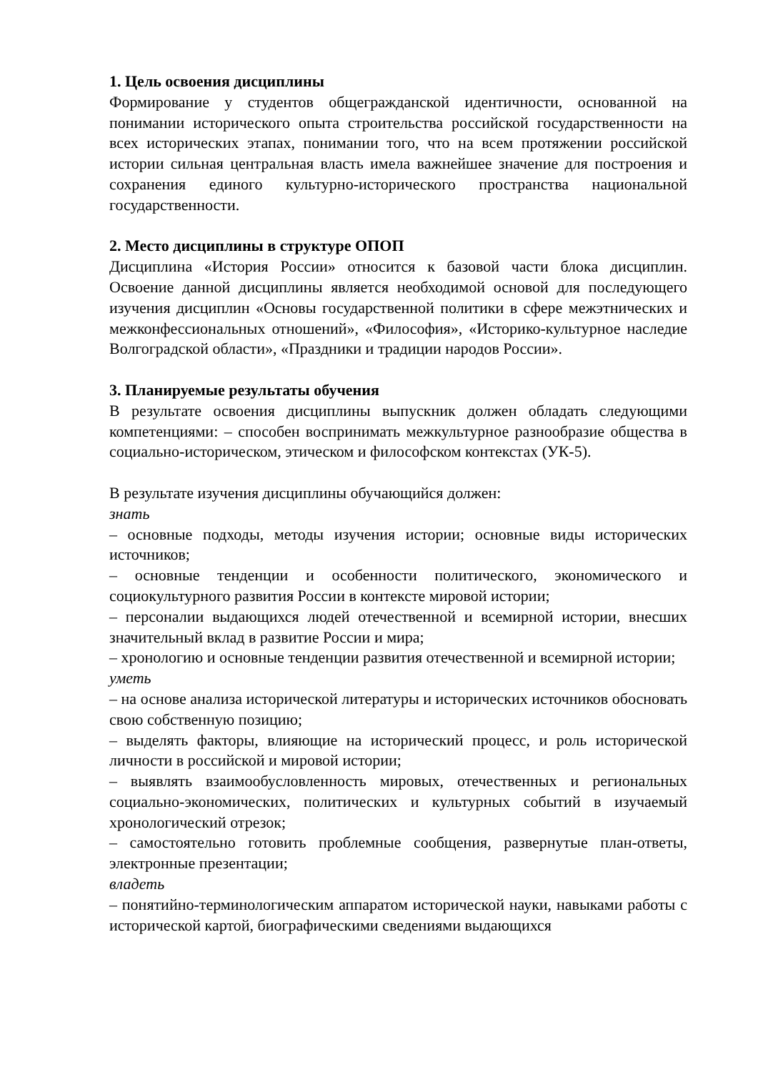1. Цель освоения дисциплины
Формирование у студентов общегражданской идентичности, основанной на понимании исторического опыта строительства российской государственности на всех исторических этапах, понимании того, что на всем протяжении российской истории сильная центральная власть имела важнейшее значение для построения и сохранения единого культурно-исторического пространства национальной государственности.
2. Место дисциплины в структуре ОПОП
Дисциплина «История России» относится к базовой части блока дисциплин. Освоение данной дисциплины является необходимой основой для последующего изучения дисциплин «Основы государственной политики в сфере межэтнических и межконфессиональных отношений», «Философия», «Историко-культурное наследие Волгоградской области», «Праздники и традиции народов России».
3. Планируемые результаты обучения
В результате освоения дисциплины выпускник должен обладать следующими компетенциями: – способен воспринимать межкультурное разнообразие общества в социально-историческом, этическом и философском контекстах (УК-5).
В результате изучения дисциплины обучающийся должен:
знать
– основные подходы, методы изучения истории; основные виды исторических источников;
– основные тенденции и особенности политического, экономического и социокультурного развития России в контексте мировой истории;
– персоналии выдающихся людей отечественной и всемирной истории, внесших значительный вклад в развитие России и мира;
– хронологию и основные тенденции развития отечественной и всемирной истории;
уметь
– на основе анализа исторической литературы и исторических источников обосновать свою собственную позицию;
– выделять факторы, влияющие на исторический процесс, и роль исторической личности в российской и мировой истории;
– выявлять взаимообусловленность мировых, отечественных и региональных социально-экономических, политических и культурных событий в изучаемый хронологический отрезок;
– самостоятельно готовить проблемные сообщения, развернутые план-ответы, электронные презентации;
владеть
– понятийно-терминологическим аппаратом исторической науки, навыками работы с исторической картой, биографическими сведениями выдающихся